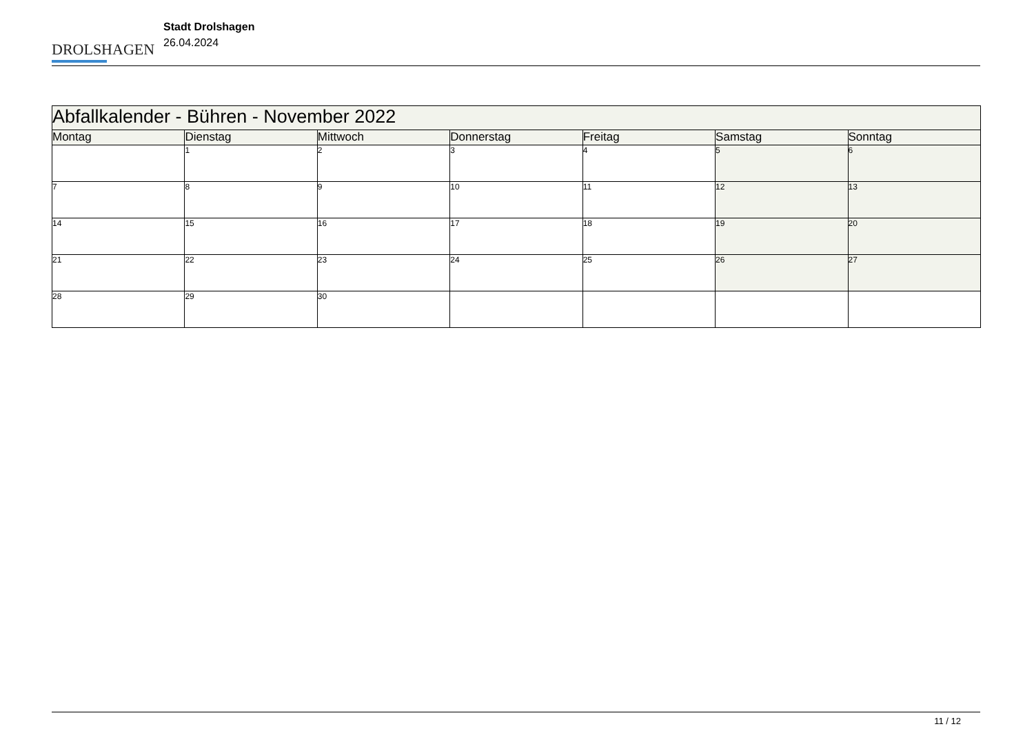DROLSHAGEN
Stadt Drolshagen
26.04.2024
| Abfallkalender - Bühren - November 2022 | | | | | | |
| Montag | Dienstag | Mittwoch | Donnerstag | Freitag | Samstag | Sonntag |
| | 1 | 2 | 3 | 4 | 5 | 6 |
| 7 | 8 | 9 | 10 | 11 | 12 | 13 |
| 14 | 15 | 16 | 17 | 18 | 19 | 20 |
| 21 | 22 | 23 | 24 | 25 | 26 | 27 |
| 28 | 29 | 30 | | | | |
11 / 12